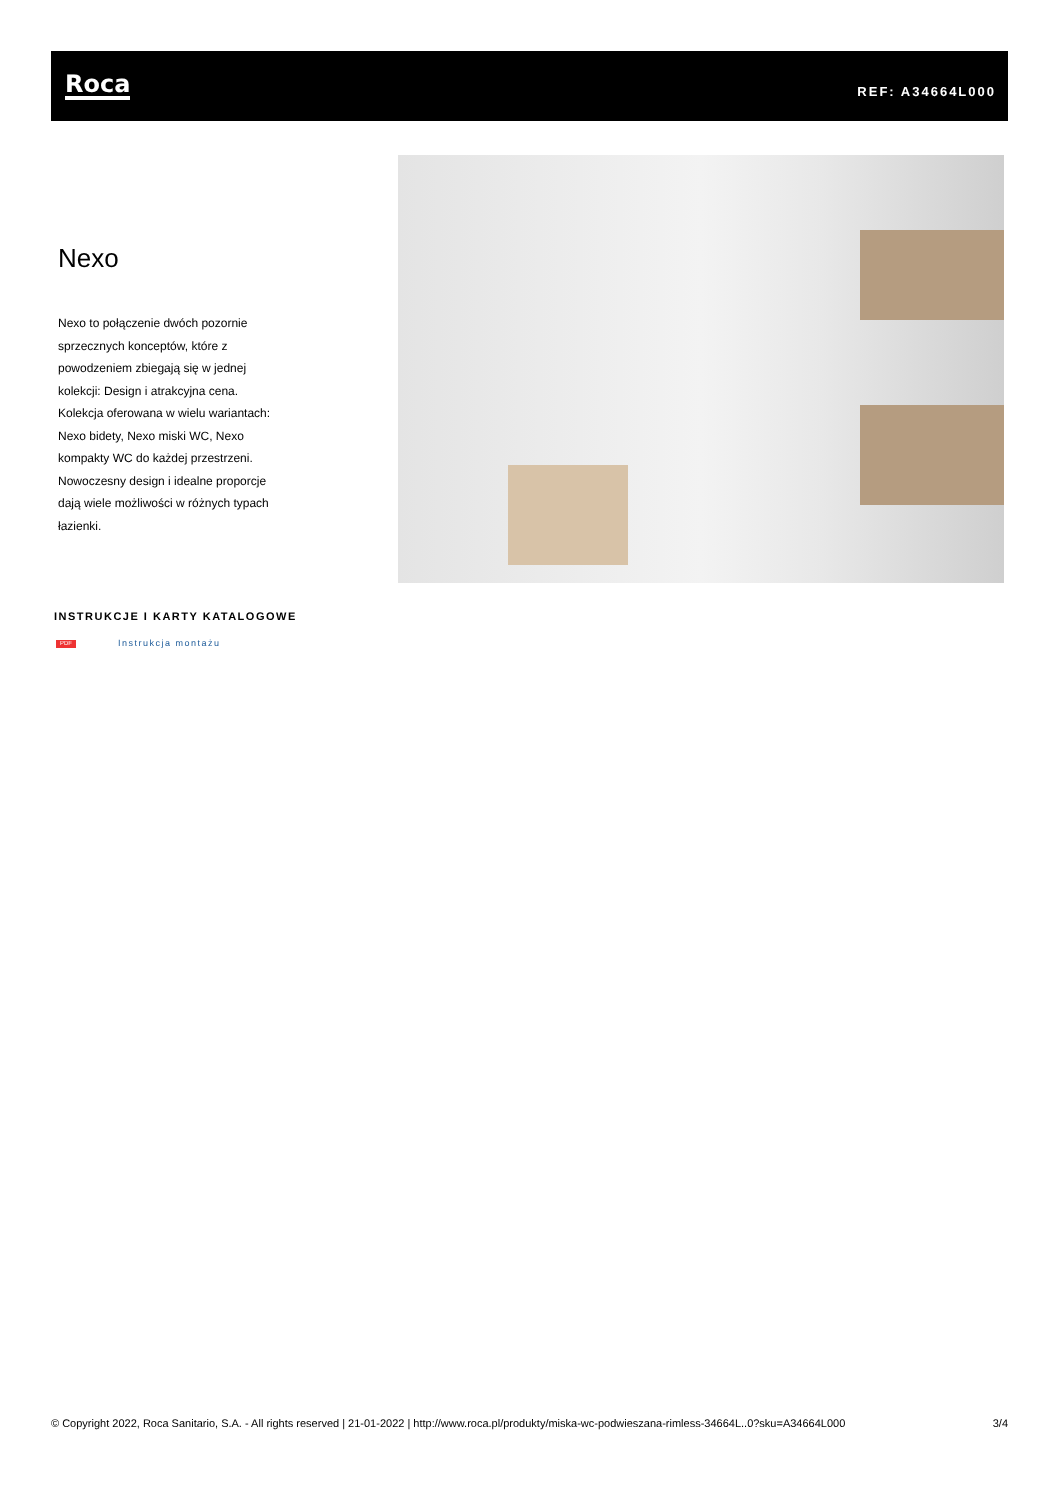Roca REF: A34664L000
Nexo
Nexo to połączenie dwóch pozornie sprzecznych konceptów, które z powodzeniem zbiegają się w jednej kolekcji: Design i atrakcyjna cena. Kolekcja oferowana w wielu wariantach: Nexo bidety, Nexo miski WC, Nexo kompakty WC do każdej przestrzeni. Nowoczesny design i idealne proporcje dają wiele możliwości w różnych typach łazienki.
INSTRUKCJE I KARTY KATALOGOWE
PDF
Instrukcja montażu
© Copyright 2022, Roca Sanitario, S.A. - All rights reserved | 21-01-2022 | http://www.roca.pl/produkty/miska-wc-podwieszana-rimless-34664L..0?sku=A34664L000 3/4